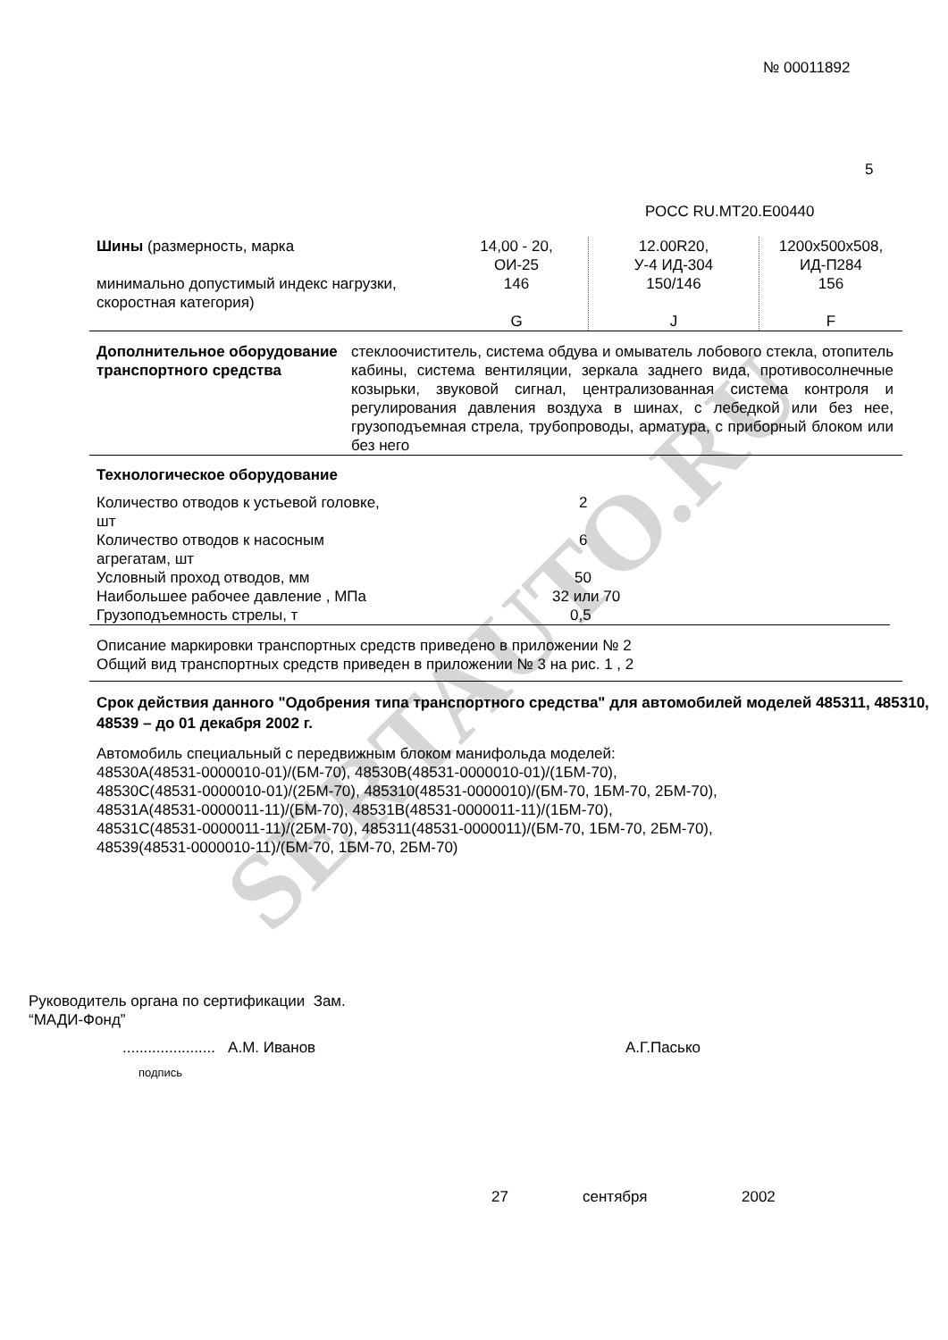SERTAUTO.RU
№ 00011892
5
РОСС RU.MT20.E00440
| Шины (размерность, марка минимально допустимый индекс нагрузки, скоростная категория) | 14,00 - 20, ОИ-25 146 G | 12.00R20, У-4 ИД-304 150/146 J | 1200x500x508, ИД-П284 156 F |
| Дополнительное оборудование транспортного средства | стеклоочиститель, система обдува и омыватель лобового стекла, отопитель кабины, система вентиляции, зеркала заднего вида, противосолнечные козырьки, звуковой сигнал, централизованная система контроля и регулирования давления воздуха в шинах, с лебедкой или без нее, грузоподъемная стрела, трубопроводы, арматура, с приборный блоком или без него |
Технологическое оборудование
| Количество отводов к устьевой головке, шт | 2 |
| Количество отводов к насосным агрегатам, шт | 6 |
| Условный проход отводов, мм | 50 |
| Наибольшее рабочее давление , МПа | 32 или 70 |
| Грузоподъемность стрелы, т | 0,5 |
Описание маркировки транспортных средств приведено в приложении № 2
Общий вид транспортных средств приведен в приложении № 3 на рис. 1 , 2
Срок действия данного "Одобрения типа транспортного средства" для автомобилей моделей 485311, 485310, 48539 – до 01 декабря 2002 г.
Автомобиль специальный с передвижным блоком манифольда моделей:
48530A(48531-0000010-01)/(БМ-70), 48530B(48531-0000010-01)/(1БМ-70),
48530C(48531-0000010-01)/(2БМ-70), 485310(48531-0000010)/(БМ-70, 1БМ-70, 2БМ-70),
48531A(48531-0000011-11)/(БМ-70), 48531B(48531-0000011-11)/(1БМ-70),
48531C(48531-0000011-11)/(2БМ-70), 485311(48531-0000011)/(БМ-70, 1БМ-70, 2БМ-70),
48539(48531-0000010-11)/(БМ-70, 1БМ-70, 2БМ-70)
Руководитель органа по сертификации Зам.
“МАДИ-Фонд”
...................... А.М. Иванов
А.Г.Пасько
подпись
27 сентября 2002